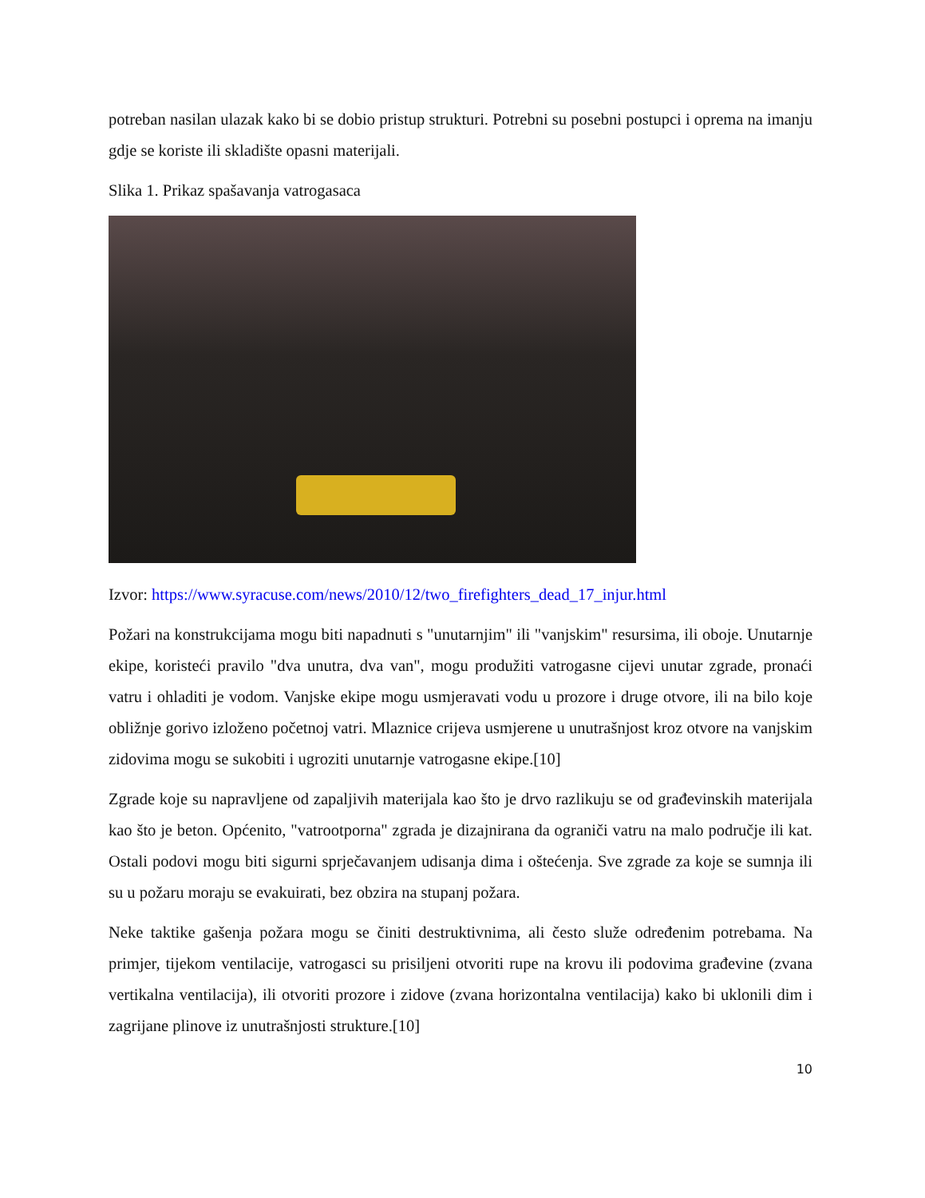potreban nasilan ulazak kako bi se dobio pristup strukturi. Potrebni su posebni postupci i oprema na imanju gdje se koriste ili skladište opasni materijali.
Slika 1. Prikaz spašavanja vatrogasaca
Izvor: https://www.syracuse.com/news/2010/12/two_firefighters_dead_17_injur.html
Požari na konstrukcijama mogu biti napadnuti s "unutarnjim" ili "vanjskim" resursima, ili oboje. Unutarnje ekipe, koristeći pravilo "dva unutra, dva van", mogu produžiti vatrogasne cijevi unutar zgrade, pronaći vatru i ohladiti je vodom. Vanjske ekipe mogu usmjeravati vodu u prozore i druge otvore, ili na bilo koje obližnje gorivo izloženo početnoj vatri. Mlaznice crijeva usmjerene u unutrašnjost kroz otvore na vanjskim zidovima mogu se sukobiti i ugroziti unutarnje vatrogasne ekipe.[10]
Zgrade koje su napravljene od zapaljivih materijala kao što je drvo razlikuju se od građevinskih materijala kao što je beton. Općenito, "vatrootporna" zgrada je dizajnirana da ograniči vatru na malo područje ili kat. Ostali podovi mogu biti sigurni sprječavanjem udisanja dima i oštećenja. Sve zgrade za koje se sumnja ili su u požaru moraju se evakuirati, bez obzira na stupanj požara.
Neke taktike gašenja požara mogu se činiti destruktivnima, ali često služe određenim potrebama. Na primjer, tijekom ventilacije, vatrogasci su prisiljeni otvoriti rupe na krovu ili podovima građevine (zvana vertikalna ventilacija), ili otvoriti prozore i zidove (zvana horizontalna ventilacija) kako bi uklonili dim i zagrijane plinove iz unutrašnjosti strukture.[10]
10